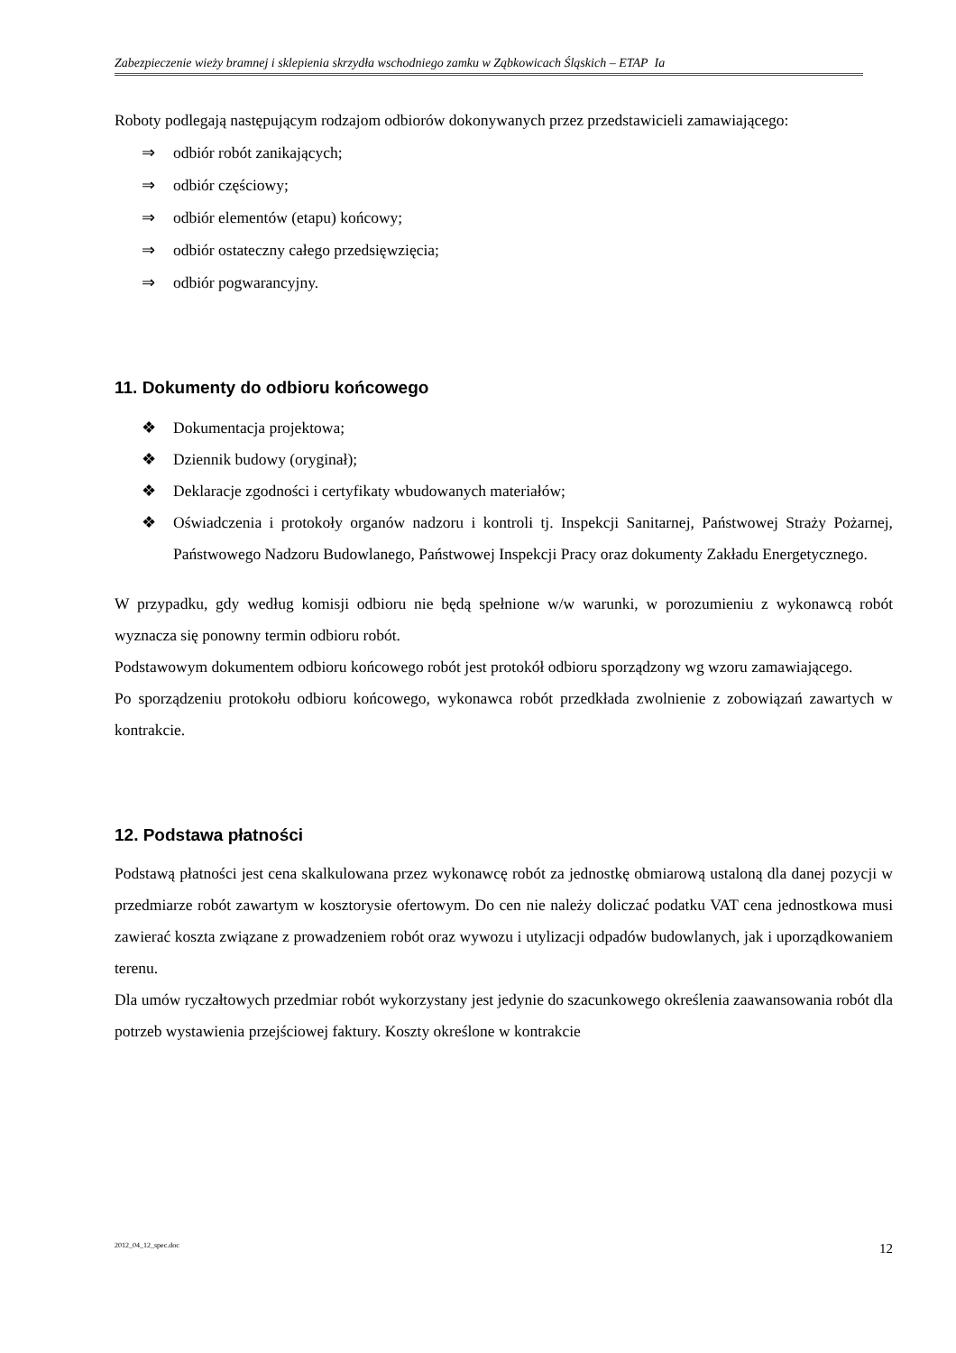Zabezpieczenie wieży bramnej i sklepienia skrzydła wschodniego zamku w Ząbkowicach Śląskich – ETAP Ia
Roboty podlegają następującym rodzajom odbiorów dokonywanych przez przedstawicieli zamawiającego:
⇒ odbiór robót zanikających;
⇒ odbiór częściowy;
⇒ odbiór elementów (etapu) końcowy;
⇒ odbiór ostateczny całego przedsięwzięcia;
⇒ odbiór pogwarancyjny.
11. Dokumenty do odbioru końcowego
❖ Dokumentacja projektowa;
❖ Dziennik budowy (oryginał);
❖ Deklaracje zgodności i certyfikaty wbudowanych materiałów;
❖ Oświadczenia i protokoły organów nadzoru i kontroli tj. Inspekcji Sanitarnej, Państwowej Straży Pożarnej, Państwowego Nadzoru Budowlanego, Państwowej Inspekcji Pracy oraz dokumenty Zakładu Energetycznego.
W przypadku, gdy według komisji odbioru nie będą spełnione w/w warunki, w porozumieniu z wykonawcą robót wyznacza się ponowny termin odbioru robót.
Podstawowym dokumentem odbioru końcowego robót jest protokół odbioru sporządzony wg wzoru zamawiającego.
Po sporządzeniu protokołu odbioru końcowego, wykonawca robót przedkłada zwolnienie z zobowiązań zawartych w kontrakcie.
12. Podstawa płatności
Podstawą płatności jest cena skalkulowana przez wykonawcę robót za jednostkę obmiarową ustaloną dla danej pozycji w przedmiarze robót zawartym w kosztorysie ofertowym. Do cen nie należy doliczać podatku VAT cena jednostkowa musi zawierać koszta związane z prowadzeniem robót oraz wywozu i utylizacji odpadów budowlanych, jak i uporządkowaniem terenu.
Dla umów ryczałtowych przedmiar robót wykorzystany jest jedynie do szacunkowego określenia zaawansowania robót dla potrzeb wystawienia przejściowej faktury. Koszty określone w kontrakcie
2012_04_12_spec.doc 12